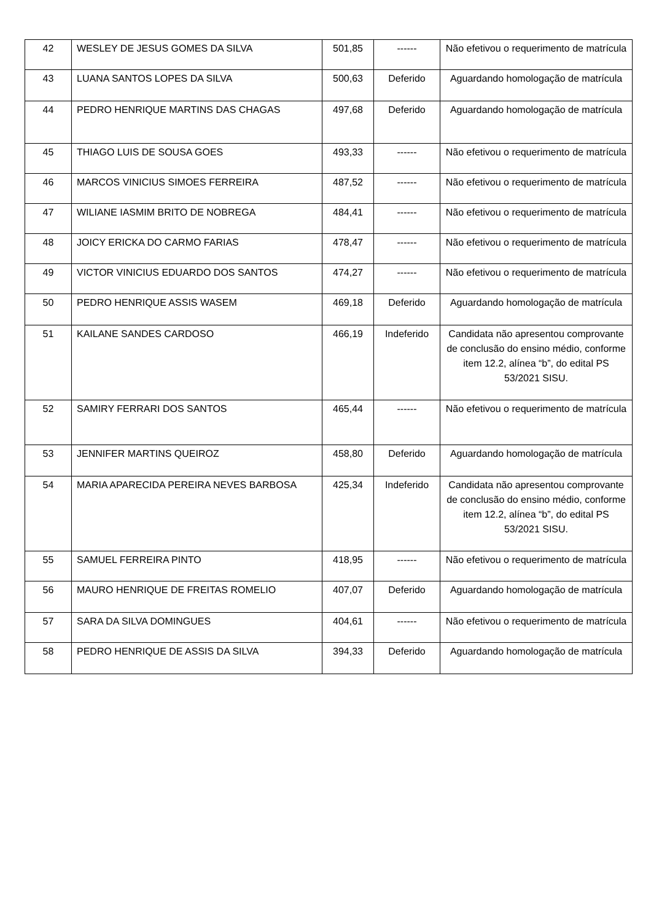| 42 | WESLEY DE JESUS GOMES DA SILVA | 501,85 | ------ | Não efetivou o requerimento de matrícula |
| 43 | LUANA SANTOS LOPES DA SILVA | 500,63 | Deferido | Aguardando homologação de matrícula |
| 44 | PEDRO HENRIQUE MARTINS DAS CHAGAS | 497,68 | Deferido | Aguardando homologação de matrícula |
| 45 | THIAGO LUIS DE SOUSA GOES | 493,33 | ------ | Não efetivou o requerimento de matrícula |
| 46 | MARCOS VINICIUS SIMOES FERREIRA | 487,52 | ------ | Não efetivou o requerimento de matrícula |
| 47 | WILIANE IASMIM BRITO DE NOBREGA | 484,41 | ------ | Não efetivou o requerimento de matrícula |
| 48 | JOICY ERICKA DO CARMO FARIAS | 478,47 | ------ | Não efetivou o requerimento de matrícula |
| 49 | VICTOR VINICIUS EDUARDO DOS SANTOS | 474,27 | ------ | Não efetivou o requerimento de matrícula |
| 50 | PEDRO HENRIQUE ASSIS WASEM | 469,18 | Deferido | Aguardando homologação de matrícula |
| 51 | KAILANE SANDES CARDOSO | 466,19 | Indeferido | Candidata não apresentou comprovante de conclusão do ensino médio, conforme item 12.2, alínea “b”, do edital PS 53/2021 SISU. |
| 52 | SAMIRY FERRARI DOS SANTOS | 465,44 | ------ | Não efetivou o requerimento de matrícula |
| 53 | JENNIFER MARTINS QUEIROZ | 458,80 | Deferido | Aguardando homologação de matrícula |
| 54 | MARIA APARECIDA PEREIRA NEVES BARBOSA | 425,34 | Indeferido | Candidata não apresentou comprovante de conclusão do ensino médio, conforme item 12.2, alínea “b”, do edital PS 53/2021 SISU. |
| 55 | SAMUEL FERREIRA PINTO | 418,95 | ------ | Não efetivou o requerimento de matrícula |
| 56 | MAURO HENRIQUE DE FREITAS ROMELIO | 407,07 | Deferido | Aguardando homologação de matrícula |
| 57 | SARA DA SILVA DOMINGUES | 404,61 | ------ | Não efetivou o requerimento de matrícula |
| 58 | PEDRO HENRIQUE DE ASSIS DA SILVA | 394,33 | Deferido | Aguardando homologação de matrícula |